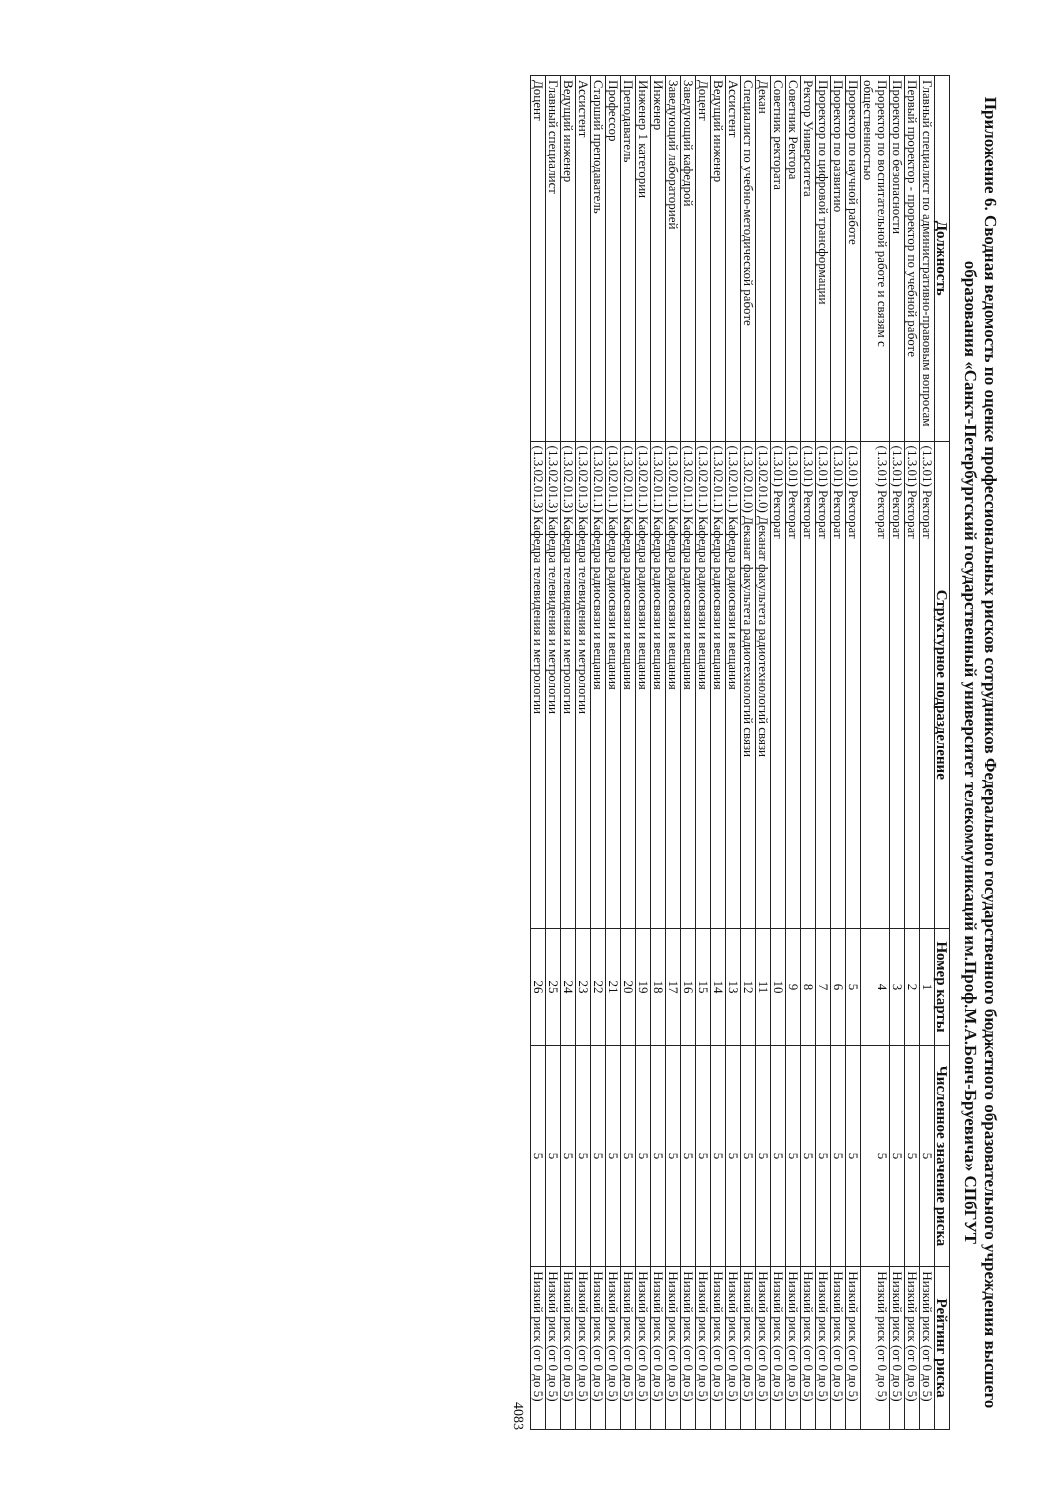Приложение 6. Сводная ведомость по оценке профессиональных рисков сотрудников Федерального государственного бюджетного образовательного учреждения высшего образования «Санкт-Петербургский государственный университет телекоммуникаций им.Проф.М.А.Бонч-Бруевича» СПбГУТ
| Должность | Структурное подразделение | Номер карты | Численное значение риска | Рейтинг риска |
| --- | --- | --- | --- | --- |
| Главный специалист по административно-правовым вопросам | (1.3.01) Ректорат | 1 | 5 | Низкий риск (от 0 до 5) |
| Первый проректор - проректор по учебной работе | (1.3.01) Ректорат | 2 | 5 | Низкий риск (от 0 до 5) |
| Проректор по безопасности | (1.3.01) Ректорат | 3 | 5 | Низкий риск (от 0 до 5) |
| Проректор по воспитательной работе и связям с общественностью | (1.3.01) Ректорат | 4 | 5 | Низкий риск (от 0 до 5) |
| Проректор по научной работе | (1.3.01) Ректорат | 5 | 5 | Низкий риск (от 0 до 5) |
| Проректор по развитию | (1.3.01) Ректорат | 6 | 5 | Низкий риск (от 0 до 5) |
| Проректор по цифровой трансформации | (1.3.01) Ректорат | 7 | 5 | Низкий риск (от 0 до 5) |
| Ректор Университета | (1.3.01) Ректорат | 8 | 5 | Низкий риск (от 0 до 5) |
| Советник Ректора | (1.3.01) Ректорат | 9 | 5 | Низкий риск (от 0 до 5) |
| Советник ректората | (1.3.01) Ректорат | 10 | 5 | Низкий риск (от 0 до 5) |
| Декан | (1.3.02.01.0) Деканат факультета радиотехнологий связи | 11 | 5 | Низкий риск (от 0 до 5) |
| Специалист по учебно-методической работе | (1.3.02.01.0) Деканат факультета радиотехнологий связи | 12 | 5 | Низкий риск (от 0 до 5) |
| Ассистент | (1.3.02.01.1) Кафедра радиосвязи и вещания | 13 | 5 | Низкий риск (от 0 до 5) |
| Ведущий инженер | (1.3.02.01.1) Кафедра радиосвязи и вещания | 14 | 5 | Низкий риск (от 0 до 5) |
| Доцент | (1.3.02.01.1) Кафедра радиосвязи и вещания | 15 | 5 | Низкий риск (от 0 до 5) |
| Заведующий кафедрой | (1.3.02.01.1) Кафедра радиосвязи и вещания | 16 | 5 | Низкий риск (от 0 до 5) |
| Заведующий лабораторией | (1.3.02.01.1) Кафедра радиосвязи и вещания | 17 | 5 | Низкий риск (от 0 до 5) |
| Инженер | (1.3.02.01.1) Кафедра радиосвязи и вещания | 18 | 5 | Низкий риск (от 0 до 5) |
| Инженер 1 категории | (1.3.02.01.1) Кафедра радиосвязи и вещания | 19 | 5 | Низкий риск (от 0 до 5) |
| Преподаватель | (1.3.02.01.1) Кафедра радиосвязи и вещания | 20 | 5 | Низкий риск (от 0 до 5) |
| Профессор | (1.3.02.01.1) Кафедра радиосвязи и вещания | 21 | 5 | Низкий риск (от 0 до 5) |
| Старший преподаватель | (1.3.02.01.1) Кафедра радиосвязи и вещания | 22 | 5 | Низкий риск (от 0 до 5) |
| Ассистент | (1.3.02.01.3) Кафедра телевидения и метрологии | 23 | 5 | Низкий риск (от 0 до 5) |
| Ведущий инженер | (1.3.02.01.3) Кафедра телевидения и метрологии | 24 | 5 | Низкий риск (от 0 до 5) |
| Главный специалист | (1.3.02.01.3) Кафедра телевидения и метрологии | 25 | 5 | Низкий риск (от 0 до 5) |
| Доцент | (1.3.02.01.3) Кафедра телевидения и метрологии | 26 | 5 | Низкий риск (от 0 до 5) |
4083